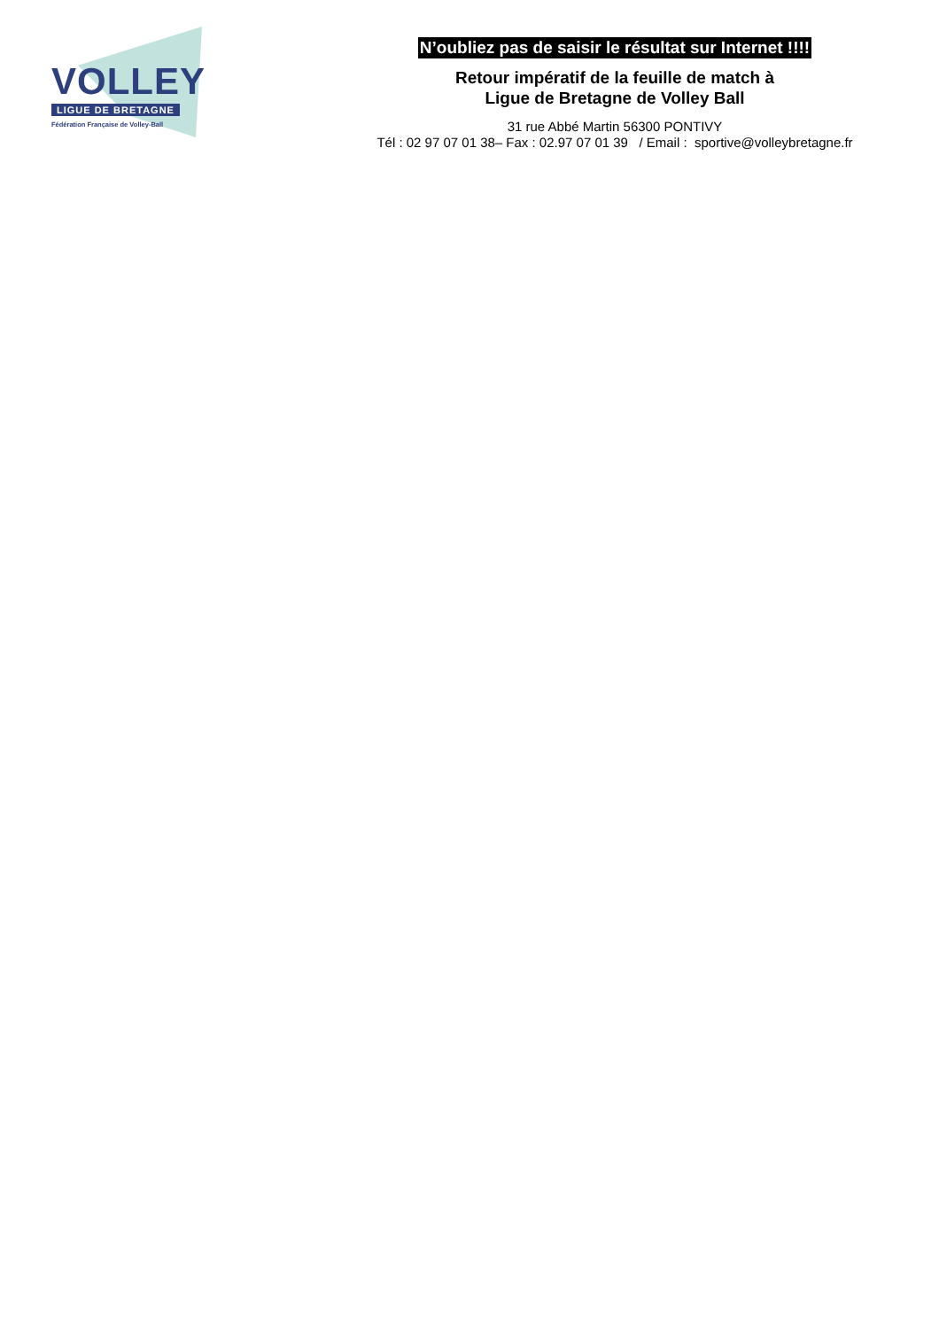VOLLEY
LIGUE DE BRETAGNE
Fédération Française de Volley-Ball
N’oubliez pas de saisir le résultat sur Internet !!!!
Retour impératif de la feuille de match à
Ligue de Bretagne de Volley Ball
31 rue Abbé Martin 56300 PONTIVY
Tél : 02 97 07 01 38– Fax : 02.97 07 01 39 / Email : sportive@volleybretagne.fr